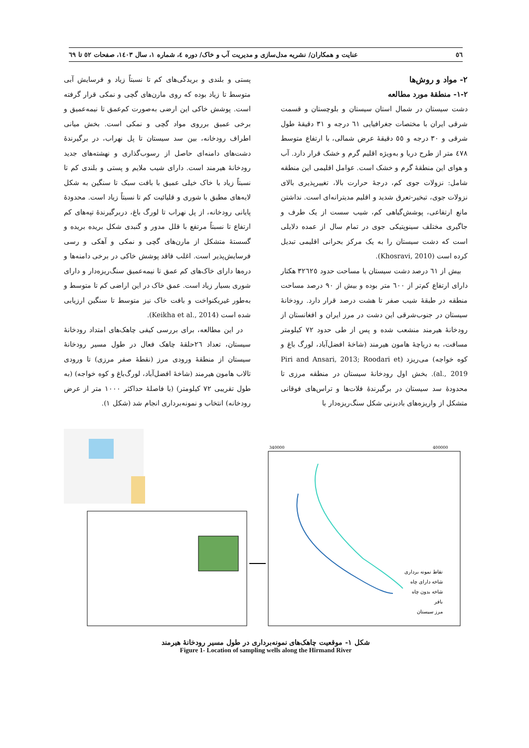٥٦ عنایت و همکاران/ نشریه مدل‌سازی و مدیریت آب و خاک/ دوره ٤، شماره ١، سال ١٤٠٣، صفحات ٥٢ تا ٦٩
٢- مواد و روش‌ها
٢-١- منطقۀ مورد مطالعه
دشت سیستان در شمال استان سیستان و بلوچستان و قسمت شرقی ایران با مختصات جغرافیایی ٦١ درجه و ٣١ دقیقۀ طول شرقی و ٣٠ درجه و ٥٥ دقیقۀ عرض شمالی، با ارتفاع متوسط ٤٧٨ متر از طرح دریا و به‌ویژه اقلیم گرم و خشک قرار دارد. آب و هوای این منطقۀ گرم و خشک است. عوامل اقلیمی این منطقه شامل: نزولات جوی کم، درجۀ حرارت بالا، تغییرپذیری بالای نزولات جوی، تبخیر-تعرق شدید و اقلیم مدیترانه‌ای است. نداشتن مانع ارتفاعی، پوشش‌گیاهی کم، شیب سست از یک طرف و جاگیری مختلف سینوپتیکی جوی در تمام سال از عمده دلایلی است که دشت سیستان را به یک مرکز بحرانی اقلیمی تبدیل کرده است (Khosravi, 2010).
بیش از ٦١ درصد دشت سیستان با مساحت حدود ٣٢٦٢٥ هکتار دارای ارتفاع کم‌تر از ٦٠٠ متر بوده و بیش از ٩٠ درصد مساحت منطقه در طبقۀ شیب صفر تا هشت درصد قرار دارد. رودخانۀ سیستان در جنوب‌شرقی این دشت در مرز ایران و افغانستان از رودخانۀ هیرمند منشعب شده و پس از طی حدود ٧٢ کیلومتر مسافت، به دریاچۀ هامون هیرمند (شاخۀ افضل‌آباد، لورگ باغ و کوه خواجه) می‌ریزد (Piri and Ansari, 2013; Roodari et al., 2019). بخش اول رودخانۀ سیستان در منطقه مرزی تا محدودۀ سد سیستان در برگیرندۀ فلات‌ها و تراس‌های فوقانی متشکل از واریزه‌های بادبزنی شکل سنگ‌ریزه‌دار با
پستی و بلندی و بریدگی‌های کم تا نسبتاً زیاد و فرسایش آبی متوسط تا زیاد بوده که روی مارن‌های گچی و نمکی قرار گرفته است. پوشش خاکی این ارضی به‌صورت کم‌عمق تا نیمه‌عمیق و برخی عمیق برروی مواد گچی و نمکی است. بخش میانی اطراف رودخانه، بین سد سیستان تا پل نهراب، در برگیرندۀ دشت‌های دامنه‌ای حاصل از رسوب‌گذاری و نهشته‌های جدید رودخانۀ هیرمند است. دارای شیب ملایم و پستی و بلندی کم تا نسبتاً زیاد با خاک خیلی عمیق با بافت سبک تا سنگین به شکل لایه‌های مطبق با شوری و قلیائیت کم تا نسبتاً زیاد است. محدودۀ پایانی رودخانه، از پل نهراب تا لورگ باغ، دربرگیرندۀ تپه‌های کم ارتفاع تا نسبتاً مرتفع با قلل مدور و گنبدی شکل بریده بریده و گسستۀ متشکل از مارن‌های گچی و نمکی و آهکی و رسی فرسایش‌پذیر است. اغلب فاقد پوشش خاکی در برخی دامنه‌ها و دره‌ها دارای خاک‌های کم عمق تا نیمه‌عمیق سنگ‌ریزه‌دار و دارای شوری بسیار زیاد است. عمق خاک در این اراضی کم تا متوسط و به‌طور غیریکنواخت و بافت خاک نیز متوسط تا سنگین ارزیابی شده است (Keikha et al., 2014).
در این مطالعه، برای بررسی کیفی چاهک‌های امتداد رودخانۀ سیستان، تعداد ٢٦حلقۀ چاهک فعال در طول مسیر رودخانۀ سیستان از منطقۀ ورودی مرز (نقطۀ صفر مرزی) تا ورودی تالاب هامون هیرمند (شاخۀ افضل‌آباد، لورگ‌باغ و کوه خواجه) (به طول تقریبی ٧٢ کیلومتر) (با فاصلۀ حداکثر ١٠٠٠ متر از عرض رودخانه) انتخاب و نمونه‌برداری انجام شد (شکل ١).
340000
400000
نقاط نمونه برداری
شاخه دارای چاه
شاخه بدون چاه
بافر
مرز سیستان
شکل ١- موقعیت چاهک‌های نمونه‌برداری در طول مسیر رودخانۀ هیرمند
Figure 1- Location of sampling wells along the Hirmand River